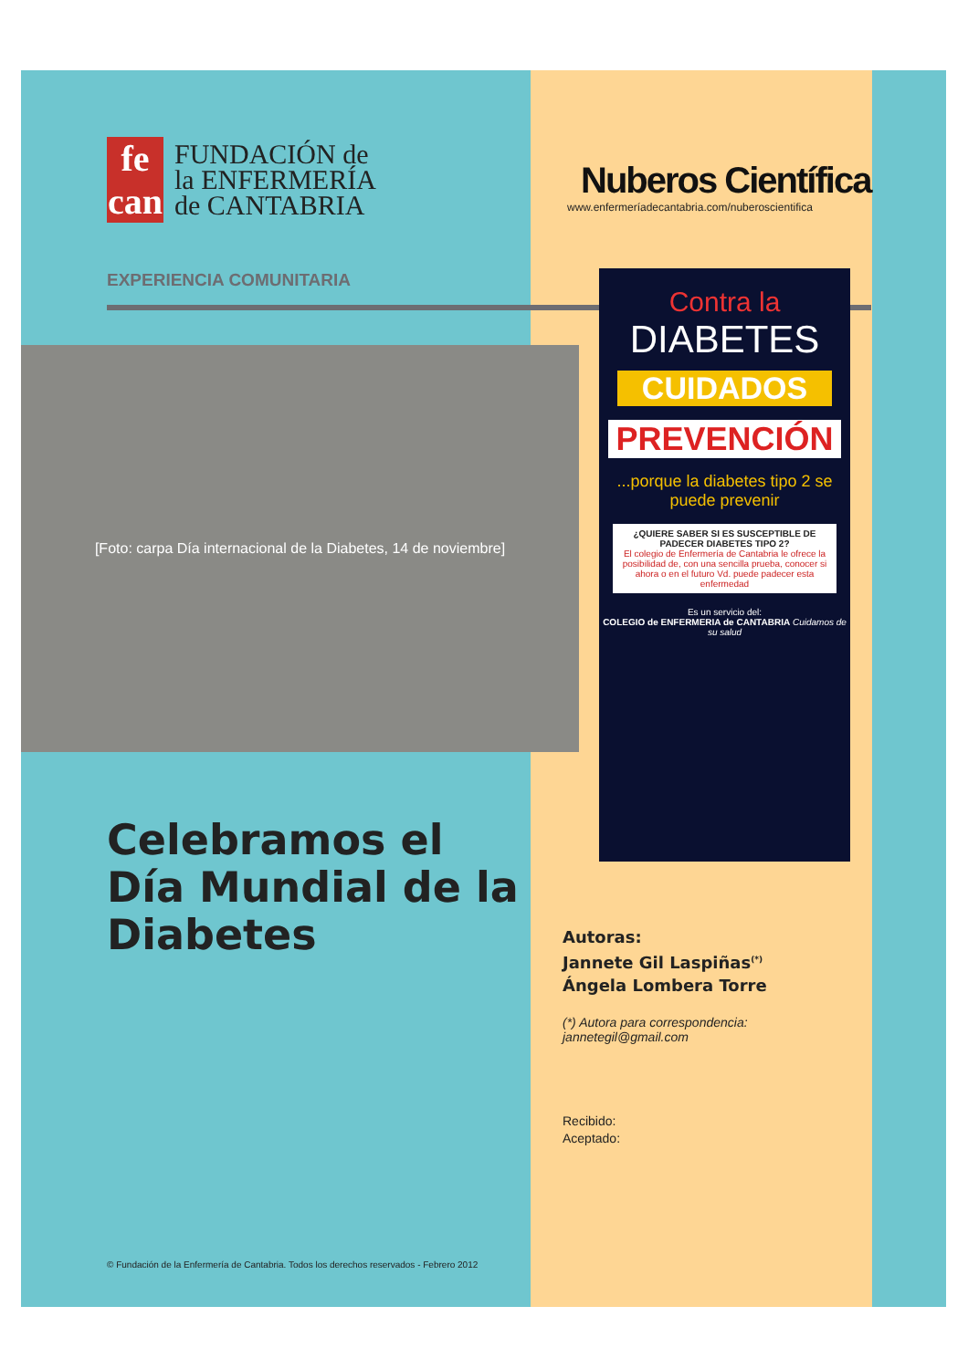fe
can
FUNDACIÓN de
la ENFERMERÍA
de CANTABRIA
EXPERIENCIA COMUNITARIA
[Foto: carpa Día internacional de la Diabetes, 14 de noviembre]
Celebramos el Día Mundial de la Diabetes
© Fundación de la Enfermería de Cantabria. Todos los derechos reservados - Febrero 2012
Nuberos Científica
www.enfermeríadecantabria.com/nuberoscientifica
Contra la
DIABETES
CUIDADOS
PREVENCIÓN
...porque la diabetes tipo 2 se puede prevenir
¿QUIERE SABER SI ES SUSCEPTIBLE DE PADECER DIABETES TIPO 2?
El colegio de Enfermería de Cantabria le ofrece la posibilidad de, con una sencilla prueba, conocer si ahora o en el futuro Vd. puede padecer esta enfermedad
Es un servicio del:
COLEGIO de ENFERMERIA de CANTABRIA Cuidamos de su salud
Autoras:
Jannete Gil Laspiñas<sup>(*)</sup>
Ángela Lombera Torre
(*) Autora para correspondencia:
jannetegil@gmail.com
Recibido:
Aceptado: